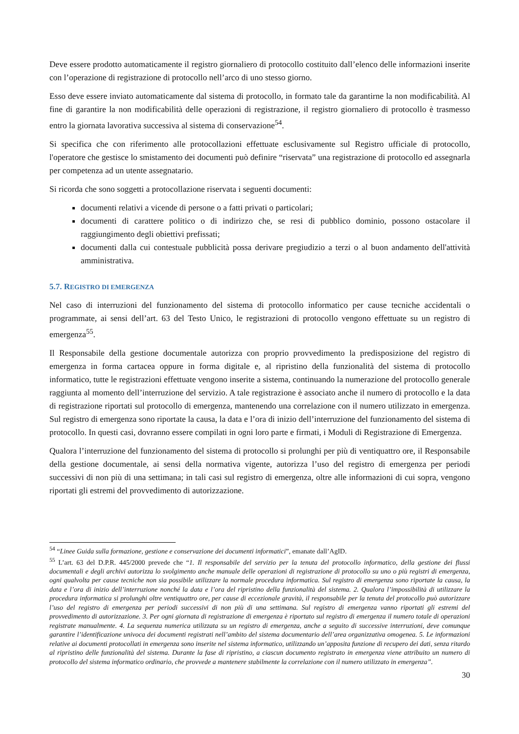Deve essere prodotto automaticamente il registro giornaliero di protocollo costituito dall’elenco delle informazioni inserite con l’operazione di registrazione di protocollo nell’arco di uno stesso giorno.
Esso deve essere inviato automaticamente dal sistema di protocollo, in formato tale da garantirne la non modificabilità. Al fine di garantire la non modificabilità delle operazioni di registrazione, il registro giornaliero di protocollo è trasmesso entro la giornata lavorativa successiva al sistema di conservazione<sup>54</sup>.
Si specifica che con riferimento alle protocollazioni effettuate esclusivamente sul Registro ufficiale di protocollo, l'operatore che gestisce lo smistamento dei documenti può definire “riservata” una registrazione di protocollo ed assegnarla per competenza ad un utente assegnatario.
Si ricorda che sono soggetti a protocollazione riservata i seguenti documenti:
documenti relativi a vicende di persone o a fatti privati o particolari;
documenti di carattere politico o di indirizzo che, se resi di pubblico dominio, possono ostacolare il raggiungimento degli obiettivi prefissati;
documenti dalla cui contestuale pubblicità possa derivare pregiudizio a terzi o al buon andamento dell'attività amministrativa.
5.7. REGISTRO DI EMERGENZA
Nel caso di interruzioni del funzionamento del sistema di protocollo informatico per cause tecniche accidentali o programmate, ai sensi dell’art. 63 del Testo Unico, le registrazioni di protocollo vengono effettuate su un registro di emergenza<sup>55</sup>.
Il Responsabile della gestione documentale autorizza con proprio provvedimento la predisposizione del registro di emergenza in forma cartacea oppure in forma digitale e, al ripristino della funzionalità del sistema di protocollo informatico, tutte le registrazioni effettuate vengono inserite a sistema, continuando la numerazione del protocollo generale raggiunta al momento dell’interruzione del servizio. A tale registrazione è associato anche il numero di protocollo e la data di registrazione riportati sul protocollo di emergenza, mantenendo una correlazione con il numero utilizzato in emergenza. Sul registro di emergenza sono riportate la causa, la data e l’ora di inizio dell’interruzione del funzionamento del sistema di protocollo. In questi casi, dovranno essere compilati in ogni loro parte e firmati, i Moduli di Registrazione di Emergenza.
Qualora l’interruzione del funzionamento del sistema di protocollo si prolunghi per più di ventiquattro ore, il Responsabile della gestione documentale, ai sensi della normativa vigente, autorizza l’uso del registro di emergenza per periodi successivi di non più di una settimana; in tali casi sul registro di emergenza, oltre alle informazioni di cui sopra, vengono riportati gli estremi del provvedimento di autorizzazione.
<sup>54</sup> “Linee Guida sulla formazione, gestione e conservazione dei documenti informatici”, emanate dall’AgID.
<sup>55</sup> L’art. 63 del D.P.R. 445/2000 prevede che “1. Il responsabile del servizio per la tenuta del protocollo informatico, della gestione dei flussi documentali e degli archivi autorizza lo svolgimento anche manuale delle operazioni di registrazione di protocollo su uno o più registri di emergenza, ogni qualvolta per cause tecniche non sia possibile utilizzare la normale procedura informatica. Sul registro di emergenza sono riportate la causa, la data e l’ora di inizio dell’interruzione nonché la data e l’ora del ripristino della funzionalità del sistema. 2. Qualora l’impossibilità di utilizzare la procedura informatica si prolunghi oltre ventiquattro ore, per cause di eccezionale gravità, il responsabile per la tenuta del protocollo può autorizzare l’uso del registro di emergenza per periodi successivi di non più di una settimana. Sul registro di emergenza vanno riportati gli estremi del provvedimento di autorizzazione. 3. Per ogni giornata di registrazione di emergenza è riportato sul registro di emergenza il numero totale di operazioni registrate manualmente. 4. La sequenza numerica utilizzata su un registro di emergenza, anche a seguito di successive interruzioni, deve comunque garantire l’identificazione univoca dei documenti registrati nell’ambito del sistema documentario dell’area organizzativa omogenea. 5. Le informazioni relative ai documenti protocollati in emergenza sono inserite nel sistema informatico, utilizzando un’apposita funzione di recupero dei dati, senza ritardo al ripristino delle funzionalità del sistema. Durante la fase di ripristino, a ciascun documento registrato in emergenza viene attribuito un numero di protocollo del sistema informatico ordinario, che provvede a mantenere stabilmente la correlazione con il numero utilizzato in emergenza”.
30